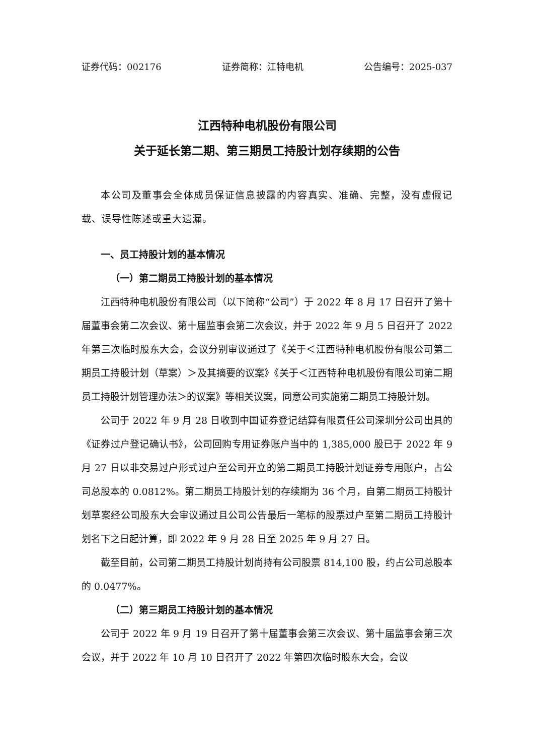证券代码：002176 证券简称：江特电机 公告编号：2025-037
江西特种电机股份有限公司
关于延长第二期、第三期员工持股计划存续期的公告
本公司及董事会全体成员保证信息披露的内容真实、准确、完整，没有虚假记载、误导性陈述或重大遗漏。
一、员工持股计划的基本情况
（一）第二期员工持股计划的基本情况
江西特种电机股份有限公司（以下简称“公司”）于 2022 年 8 月 17 日召开了第十届董事会第二次会议、第十届监事会第二次会议，并于 2022 年 9 月 5 日召开了 2022 年第三次临时股东大会，会议分别审议通过了《关于＜江西特种电机股份有限公司第二期员工持股计划（草案）＞及其摘要的议案》《关于＜江西特种电机股份有限公司第二期员工持股计划管理办法＞的议案》等相关议案，同意公司实施第二期员工持股计划。
公司于 2022 年 9 月 28 日收到中国证券登记结算有限责任公司深圳分公司出具的《证券过户登记确认书》，公司回购专用证券账户当中的 1,385,000 股已于 2022 年 9 月 27 日以非交易过户形式过户至公司开立的第二期员工持股计划证券专用账户，占公司总股本的 0.0812%。第二期员工持股计划的存续期为 36 个月，自第二期员工持股计划草案经公司股东大会审议通过且公司公告最后一笔标的股票过户至第二期员工持股计划名下之日起计算，即 2022 年 9 月 28 日至 2025 年 9 月 27 日。
截至目前，公司第二期员工持股计划尚持有公司股票 814,100 股，约占公司总股本的 0.0477%。
（二）第三期员工持股计划的基本情况
公司于 2022 年 9 月 19 日召开了第十届董事会第三次会议、第十届监事会第三次会议，并于 2022 年 10 月 10 日召开了 2022 年第四次临时股东大会，会议